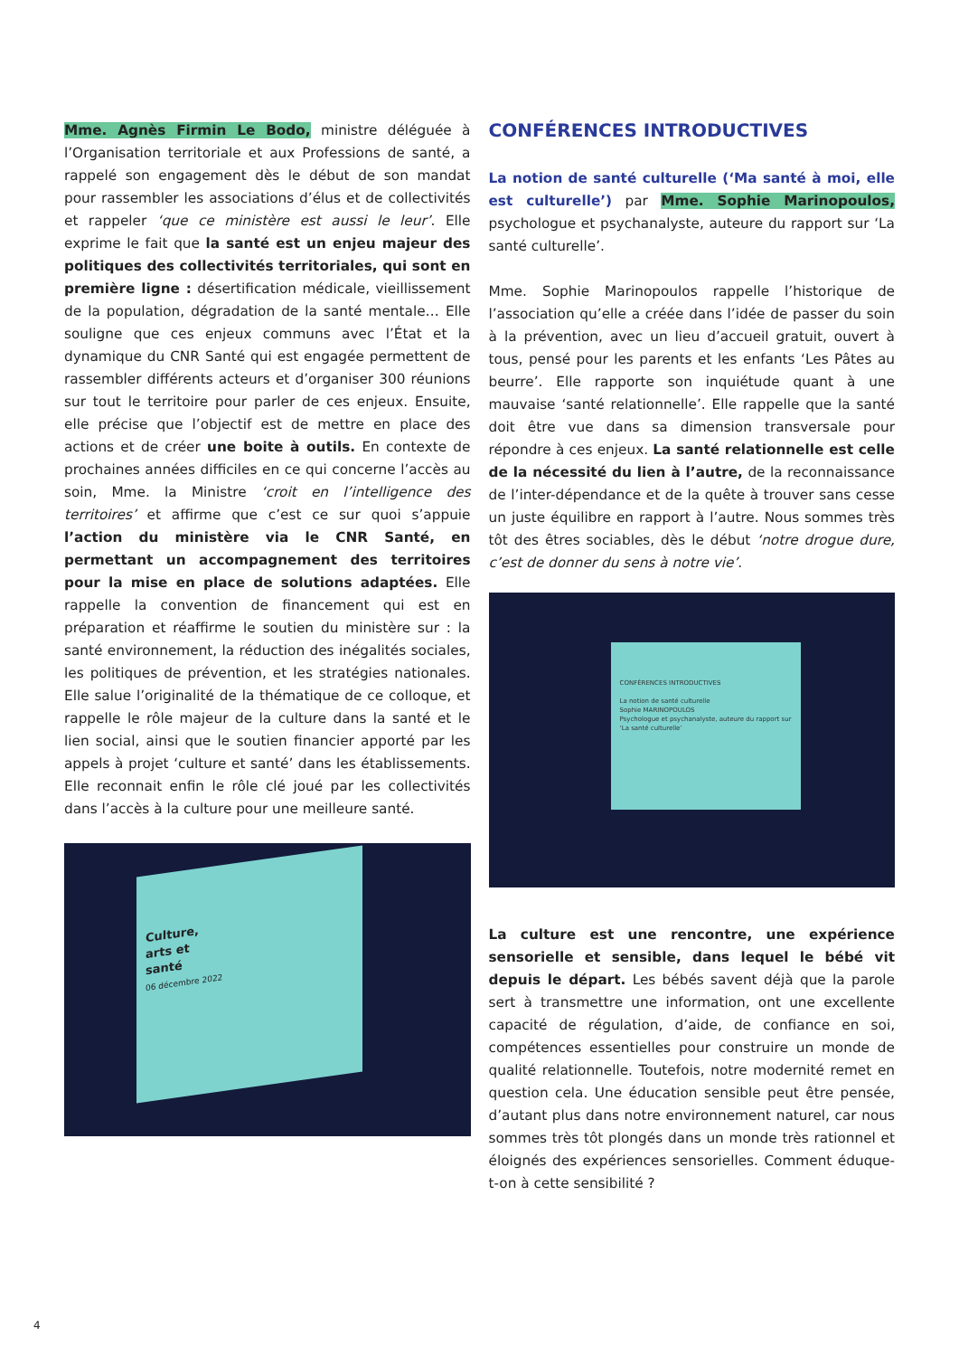Mme. Agnès Firmin Le Bodo, ministre déléguée à l’Organisation territoriale et aux Professions de santé, a rappelé son engagement dès le début de son mandat pour rassembler les associations d’élus et de collectivités et rappeler ‘que ce ministère est aussi le leur’. Elle exprime le fait que la santé est un enjeu majeur des politiques des collectivités territoriales, qui sont en première ligne : désertification médicale, vieillissement de la population, dégradation de la santé mentale… Elle souligne que ces enjeux communs avec l’État et la dynamique du CNR Santé qui est engagée permettent de rassembler différents acteurs et d’organiser 300 réunions sur tout le territoire pour parler de ces enjeux. Ensuite, elle précise que l’objectif est de mettre en place des actions et de créer une boite à outils. En contexte de prochaines années difficiles en ce qui concerne l’accès au soin, Mme. la Ministre ‘croit en l’intelligence des territoires’ et affirme que c’est ce sur quoi s’appuie l’action du ministère via le CNR Santé, en permettant un accompagnement des territoires pour la mise en place de solutions adaptées. Elle rappelle la convention de financement qui est en préparation et réaffirme le soutien du ministère sur : la santé environnement, la réduction des inégalités sociales, les politiques de prévention, et les stratégies nationales. Elle salue l’originalité de la thématique de ce colloque, et rappelle le rôle majeur de la culture dans la santé et le lien social, ainsi que le soutien financier apporté par les appels à projet ‘culture et santé’ dans les établissements. Elle reconnait enfin le rôle clé joué par les collectivités dans l’accès à la culture pour une meilleure santé.
Culture,
arts et
santé
06 décembre 2022
CONFÉRENCES INTRODUCTIVES
La notion de santé culturelle (‘Ma santé à moi, elle est culturelle’) par Mme. Sophie Marinopoulos, psychologue et psychanalyste, auteure du rapport sur ‘La santé culturelle’.
Mme. Sophie Marinopoulos rappelle l’historique de l’association qu’elle a créée dans l’idée de passer du soin à la prévention, avec un lieu d’accueil gratuit, ouvert à tous, pensé pour les parents et les enfants ‘Les Pâtes au beurre’. Elle rapporte son inquiétude quant à une mauvaise ‘santé relationnelle’. Elle rappelle que la santé doit être vue dans sa dimension transversale pour répondre à ces enjeux. La santé relationnelle est celle de la nécessité du lien à l’autre, de la reconnaissance de l’inter-dépendance et de la quête à trouver sans cesse un juste équilibre en rapport à l’autre. Nous sommes très tôt des êtres sociables, dès le début ‘notre drogue dure, c’est de donner du sens à notre vie’.
CONFÉRENCES INTRODUCTIVES
La notion de santé culturelle
Sophie MARINOPOULOS
Psychologue et psychanalyste, auteure du rapport sur ‘La santé culturelle’
La culture est une rencontre, une expérience sensorielle et sensible, dans lequel le bébé vit depuis le départ. Les bébés savent déjà que la parole sert à transmettre une information, ont une excellente capacité de régulation, d’aide, de confiance en soi, compétences essentielles pour construire un monde de qualité relationnelle. Toutefois, notre modernité remet en question cela. Une éducation sensible peut être pensée, d’autant plus dans notre environnement naturel, car nous sommes très tôt plongés dans un monde très rationnel et éloignés des expériences sensorielles. Comment éduque-t-on à cette sensibilité ?
4